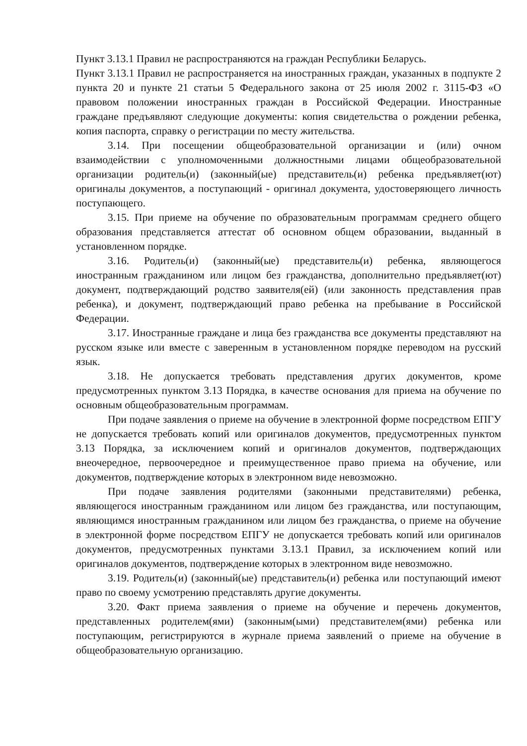Пункт 3.13.1 Правил не распространяются на граждан Республики Беларусь.
Пункт 3.13.1 Правил не распространяется на иностранных граждан, указанных в подпукте 2 пункта 20 и пункте 21 статьи 5 Федерального закона от 25 июля 2002 г. 3115-ФЗ «О правовом положении иностранных граждан в Российской Федерации. Иностранные граждане предъявляют следующие документы: копия свидетельства о рождении ребенка, копия паспорта, справку о регистрации по месту жительства.
3.14. При посещении общеобразовательной организации и (или) очном взаимодействии с уполномоченными должностными лицами общеобразовательной организации родитель(и) (законный(ые) представитель(и) ребенка предъявляет(ют) оригиналы документов, а поступающий - оригинал документа, удостоверяющего личность поступающего.
3.15. При приеме на обучение по образовательным программам среднего общего образования представляется аттестат об основном общем образовании, выданный в установленном порядке.
3.16. Родитель(и) (законный(ые) представитель(и) ребенка, являющегося иностранным гражданином или лицом без гражданства, дополнительно предъявляет(ют) документ, подтверждающий родство заявителя(ей) (или законность представления прав ребенка), и документ, подтверждающий право ребенка на пребывание в Российской Федерации.
3.17. Иностранные граждане и лица без гражданства все документы представляют на русском языке или вместе с заверенным в установленном порядке переводом на русский язык.
3.18. Не допускается требовать представления других документов, кроме предусмотренных пунктом 3.13 Порядка, в качестве основания для приема на обучение по основным общеобразовательным программам.
При подаче заявления о приеме на обучение в электронной форме посредством ЕПГУ не допускается требовать копий или оригиналов документов, предусмотренных пунктом 3.13 Порядка, за исключением копий и оригиналов документов, подтверждающих внеочередное, первоочередное и преимущественное право приема на обучение, или документов, подтверждение которых в электронном виде невозможно.
При подаче заявления родителями (законными представителями) ребенка, являющегося иностранным гражданином или лицом без гражданства, или поступающим, являющимся иностранным гражданином или лицом без гражданства, о приеме на обучение в электронной форме посредством ЕПГУ не допускается требовать копий или оригиналов документов, предусмотренных пунктами 3.13.1 Правил, за исключением копий или оригиналов документов, подтверждение которых в электронном виде невозможно.
3.19. Родитель(и) (законный(ые) представитель(и) ребенка или поступающий имеют право по своему усмотрению представлять другие документы.
3.20. Факт приема заявления о приеме на обучение и перечень документов, представленных родителем(ями) (законным(ыми) представителем(ями) ребенка или поступающим, регистрируются в журнале приема заявлений о приеме на обучение в общеобразовательную организацию.